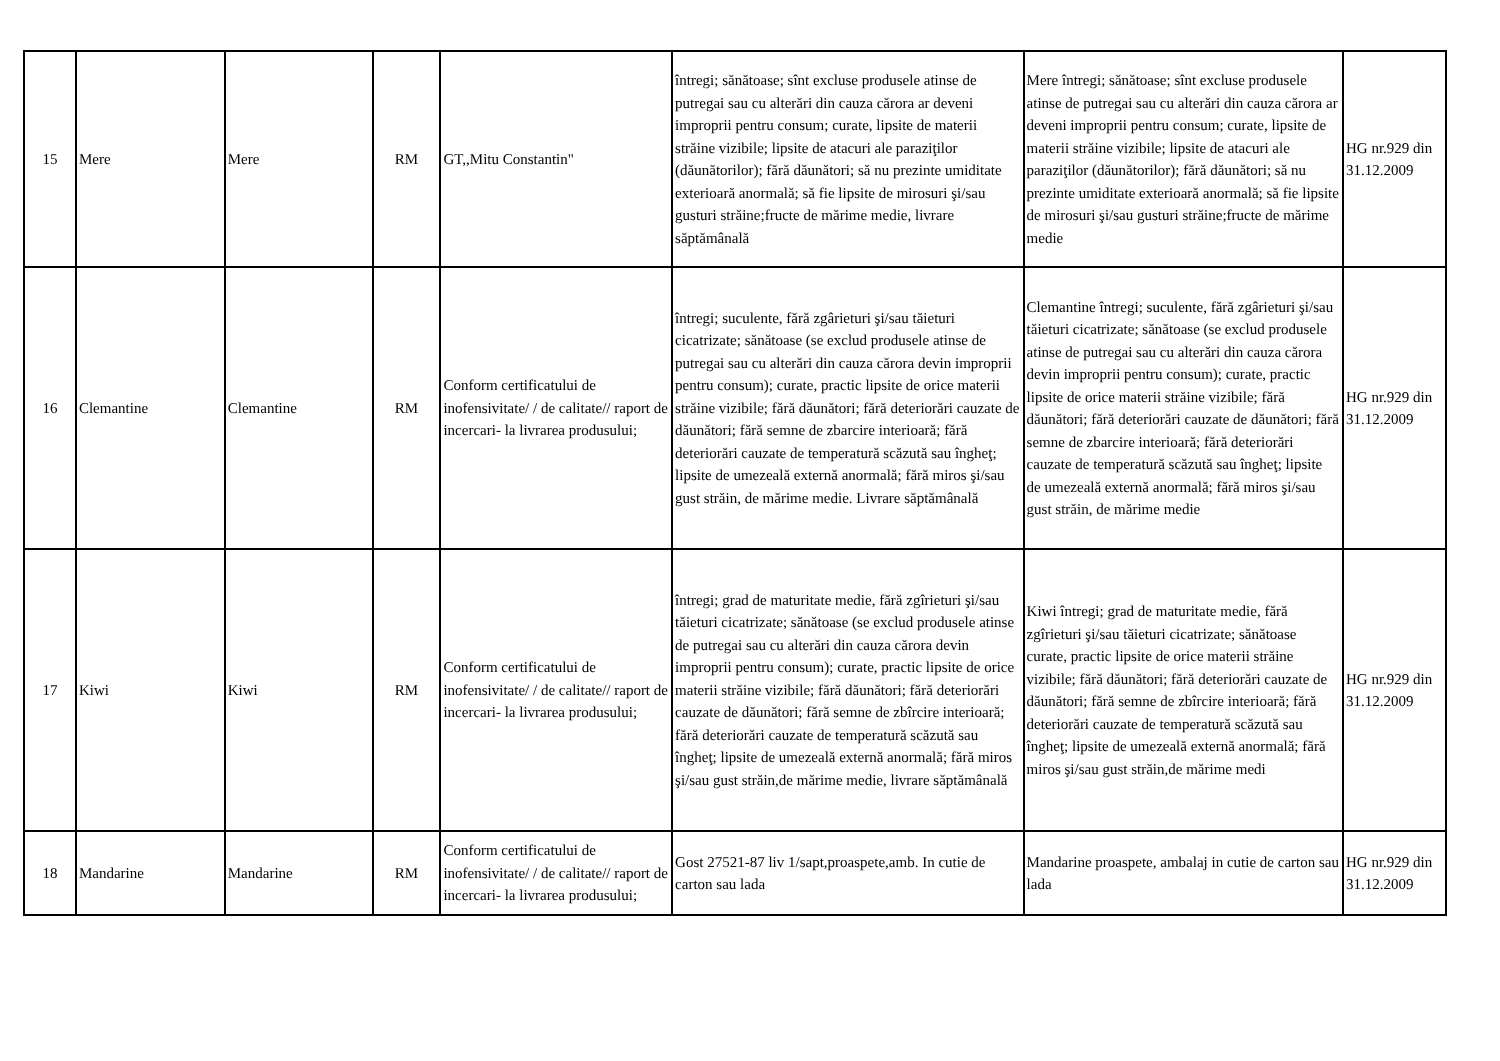| 15 | Mere | Mere | RM | GT,,Mitu Constantin" | întregi; sănătoase; sînt excluse produsele atinse de putregai sau cu alterări din cauza cărora ar deveni improprii pentru consum; curate, lipsite de materii străine vizibile; lipsite de atacuri ale paraziţilor (dăunătorilor); fără dăunători; să nu prezinte umiditate exterioară anormală; să fie lipsite de mirosuri şi/sau gusturi străine;fructe de mărime medie, livrare săptămânală | Mere întregi; sănătoase; sînt excluse produsele atinse de putregai sau cu alterări din cauza cărora ar deveni improprii pentru consum; curate, lipsite de materii străine vizibile; lipsite de atacuri ale paraziţilor (dăunătorilor); fără dăunători; să nu prezinte umiditate exterioară anormală; să fie lipsite de mirosuri şi/sau gusturi străine;fructe de mărime medie | HG nr.929 din 31.12.2009 |
| 16 | Clemantine | Clemantine | RM | Conform certificatului de inofensivitate/ / de calitate// raport de incercari- la livrarea produsului; | întregi; suculente, fără zgârieturi şi/sau tăieturi cicatrizate; sănătoase (se exclud produsele atinse de putregai sau cu alterări din cauza cărora devin improprii pentru consum); curate, practic lipsite de orice materii străine vizibile; fără dăunători; fără deteriorări cauzate de dăunători; fără semne de zbarcire interioară; fără deteriorări cauzate de temperatură scăzută sau îngheţ; lipsite de umezeală externă anormală; fără miros şi/sau gust străin, de mărime medie. Livrare săptămânală | Clemantine întregi; suculente, fără zgârieturi şi/sau tăieturi cicatrizate; sănătoase (se exclud produsele atinse de putregai sau cu alterări din cauza cărora devin improprii pentru consum); curate, practic lipsite de orice materii străine vizibile; fără dăunători; fără deteriorări cauzate de dăunători; fără semne de zbarcire interioară; fără deteriorări cauzate de temperatură scăzută sau îngheţ; lipsite de umezeală externă anormală; fără miros şi/sau gust străin, de mărime medie | HG nr.929 din 31.12.2009 |
| 17 | Kiwi | Kiwi | RM | Conform certificatului de inofensivitate/ / de calitate// raport de incercari- la livrarea produsului; | întregi; grad de maturitate medie, fără zgîrieturi şi/sau tăieturi cicatrizate; sănătoase (se exclud produsele atinse de putregai sau cu alterări din cauza cărora devin improprii pentru consum); curate, practic lipsite de orice materii străine vizibile; fără dăunători; fără deteriorări cauzate de dăunători; fără semne de zbîrcire interioară; fără deteriorări cauzate de temperatură scăzută sau îngheţ; lipsite de umezeală externă anormală; fără miros şi/sau gust străin,de mărime medie, livrare săptămânală | Kiwi întregi; grad de maturitate medie, fără zgîrieturi şi/sau tăieturi cicatrizate; sănătoase curate, practic lipsite de orice materii străine vizibile; fără dăunători; fără deteriorări cauzate de dăunători; fără semne de zbîrcire interioară; fără deteriorări cauzate de temperatură scăzută sau îngheţ; lipsite de umezeală externă anormală; fără miros şi/sau gust străin,de mărime medi | HG nr.929 din 31.12.2009 |
| 18 | Mandarine | Mandarine | RM | Conform certificatului de inofensivitate/ / de calitate// raport de incercari- la livrarea produsului; | Gost 27521-87 liv 1/sapt,proaspete,amb. In cutie de carton sau lada | Mandarine proaspete, ambalaj in cutie de carton sau lada | HG nr.929 din 31.12.2009 |